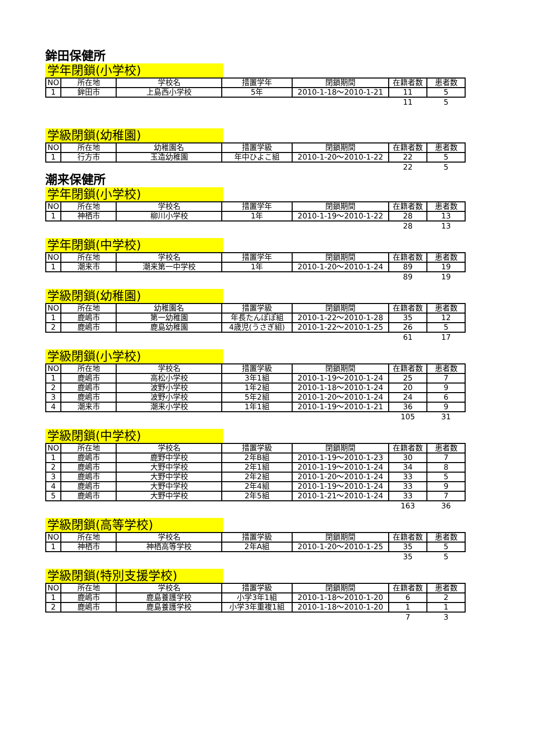鉾田保健所
学年閉鎖(小学校)
| NO | 所在地 | 学校名 | 措置学年 | 閉鎖期間 | 在籍者数 | 患者数 |
| --- | --- | --- | --- | --- | --- | --- |
| 1 | 鉾田市 | 上島西小学校 | 5年 | 2010-1-18～2010-1-21 | 11 | 5 |
| | | | | | 11 | 5 |
学級閉鎖(幼稚園)
| NO | 所在地 | 幼稚園名 | 措置学級 | 閉鎖期間 | 在籍者数 | 患者数 |
| --- | --- | --- | --- | --- | --- | --- |
| 1 | 行方市 | 玉造幼稚園 | 年中ひよこ組 | 2010-1-20～2010-1-22 | 22 | 5 |
| | | | | | 22 | 5 |
潮来保健所
学年閉鎖(小学校)
| NO | 所在地 | 学校名 | 措置学年 | 閉鎖期間 | 在籍者数 | 患者数 |
| --- | --- | --- | --- | --- | --- | --- |
| 1 | 神栖市 | 柳川小学校 | 1年 | 2010-1-19～2010-1-22 | 28 | 13 |
| | | | | | 28 | 13 |
学年閉鎖(中学校)
| NO | 所在地 | 学校名 | 措置学年 | 閉鎖期間 | 在籍者数 | 患者数 |
| --- | --- | --- | --- | --- | --- | --- |
| 1 | 潮来市 | 潮来第一中学校 | 1年 | 2010-1-20～2010-1-24 | 89 | 19 |
| | | | | | 89 | 19 |
学級閉鎖(幼稚園)
| NO | 所在地 | 幼稚園名 | 措置学級 | 閉鎖期間 | 在籍者数 | 患者数 |
| --- | --- | --- | --- | --- | --- | --- |
| 1 | 鹿嶋市 | 第一幼稚園 | 年長たんぽぽ組 | 2010-1-22～2010-1-28 | 35 | 12 |
| 2 | 鹿嶋市 | 鹿島幼稚園 | 4歳児(うさぎ組) | 2010-1-22～2010-1-25 | 26 | 5 |
| | | | | | 61 | 17 |
学級閉鎖(小学校)
| NO | 所在地 | 学校名 | 措置学級 | 閉鎖期間 | 在籍者数 | 患者数 |
| --- | --- | --- | --- | --- | --- | --- |
| 1 | 鹿嶋市 | 高松小学校 | 3年1組 | 2010-1-19～2010-1-24 | 25 | 7 |
| 2 | 鹿嶋市 | 波野小学校 | 1年2組 | 2010-1-18～2010-1-24 | 20 | 9 |
| 3 | 鹿嶋市 | 波野小学校 | 5年2組 | 2010-1-20～2010-1-24 | 24 | 6 |
| 4 | 潮来市 | 潮来小学校 | 1年1組 | 2010-1-19～2010-1-21 | 36 | 9 |
| | | | | | 105 | 31 |
学級閉鎖(中学校)
| NO | 所在地 | 学校名 | 措置学級 | 閉鎖期間 | 在籍者数 | 患者数 |
| --- | --- | --- | --- | --- | --- | --- |
| 1 | 鹿嶋市 | 鹿野中学校 | 2年B組 | 2010-1-19～2010-1-23 | 30 | 7 |
| 2 | 鹿嶋市 | 大野中学校 | 2年1組 | 2010-1-19～2010-1-24 | 34 | 8 |
| 3 | 鹿嶋市 | 大野中学校 | 2年2組 | 2010-1-20～2010-1-24 | 33 | 5 |
| 4 | 鹿嶋市 | 大野中学校 | 2年4組 | 2010-1-19～2010-1-24 | 33 | 9 |
| 5 | 鹿嶋市 | 大野中学校 | 2年5組 | 2010-1-21～2010-1-24 | 33 | 7 |
| | | | | | 163 | 36 |
学級閉鎖(高等学校)
| NO | 所在地 | 学校名 | 措置学級 | 閉鎖期間 | 在籍者数 | 患者数 |
| --- | --- | --- | --- | --- | --- | --- |
| 1 | 神栖市 | 神栖高等学校 | 2年A組 | 2010-1-20～2010-1-25 | 35 | 5 |
| | | | | | 35 | 5 |
学級閉鎖(特別支援学校)
| NO | 所在地 | 学校名 | 措置学級 | 閉鎖期間 | 在籍者数 | 患者数 |
| --- | --- | --- | --- | --- | --- | --- |
| 1 | 鹿嶋市 | 鹿島養護学校 | 小学3年1組 | 2010-1-18～2010-1-20 | 6 | 2 |
| 2 | 鹿嶋市 | 鹿島養護学校 | 小学3年重複1組 | 2010-1-18～2010-1-20 | 1 | 1 |
| | | | | | 7 | 3 |